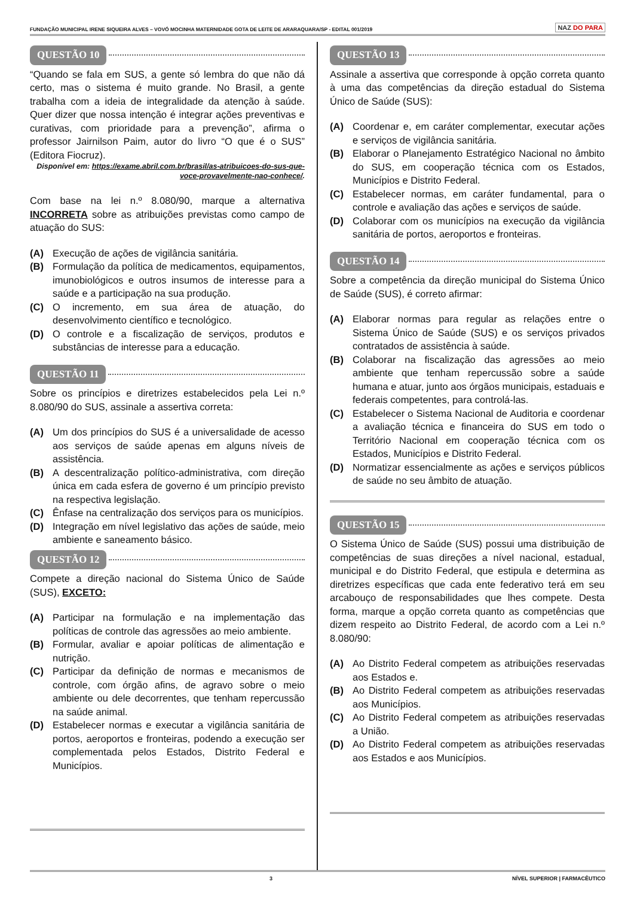FUNDAÇÃO MUNICIPAL IRENE SIQUEIRA ALVES – VOVÓ MOCINHA MATERNIDADE GOTA DE LEITE DE ARARAQUARA/SP - EDITAL 001/2019 NAZ DO PARA
QUESTÃO 10
“Quando se fala em SUS, a gente só lembra do que não dá certo, mas o sistema é muito grande. No Brasil, a gente trabalha com a ideia de integralidade da atenção à saúde. Quer dizer que nossa intenção é integrar ações preventivas e curativas, com prioridade para a prevenção”, afirma o professor Jairnilson Paim, autor do livro “O que é o SUS” (Editora Fiocruz).
Disponível em: https://exame.abril.com.br/brasil/as-atribuicoes-do-sus-que-voce-provavelmente-nao-conhece/.
Com base na lei n.º 8.080/90, marque a alternativa INCORRETA sobre as atribuições previstas como campo de atuação do SUS:
(A) Execução de ações de vigilância sanitária.
(B) Formulação da política de medicamentos, equipamentos, imunobiológicos e outros insumos de interesse para a saúde e a participação na sua produção.
(C) O incremento, em sua área de atuação, do desenvolvimento científico e tecnológico.
(D) O controle e a fiscalização de serviços, produtos e substâncias de interesse para a educação.
QUESTÃO 11
Sobre os princípios e diretrizes estabelecidos pela Lei n.º 8.080/90 do SUS, assinale a assertiva correta:
(A) Um dos princípios do SUS é a universalidade de acesso aos serviços de saúde apenas em alguns níveis de assistência.
(B) A descentralização político-administrativa, com direção única em cada esfera de governo é um princípio previsto na respectiva legislação.
(C) Ênfase na centralização dos serviços para os municípios.
(D) Integração em nível legislativo das ações de saúde, meio ambiente e saneamento básico.
QUESTÃO 12
Compete a direção nacional do Sistema Único de Saúde (SUS), EXCETO:
(A) Participar na formulação e na implementação das políticas de controle das agressões ao meio ambiente.
(B) Formular, avaliar e apoiar políticas de alimentação e nutrição.
(C) Participar da definição de normas e mecanismos de controle, com órgão afins, de agravo sobre o meio ambiente ou dele decorrentes, que tenham repercussão na saúde animal.
(D) Estabelecer normas e executar a vigilância sanitária de portos, aeroportos e fronteiras, podendo a execução ser complementada pelos Estados, Distrito Federal e Municípios.
QUESTÃO 13
Assinale a assertiva que corresponde à opção correta quanto à uma das competências da direção estadual do Sistema Único de Saúde (SUS):
(A) Coordenar e, em caráter complementar, executar ações e serviços de vigilância sanitária.
(B) Elaborar o Planejamento Estratégico Nacional no âmbito do SUS, em cooperação técnica com os Estados, Municípios e Distrito Federal.
(C) Estabelecer normas, em caráter fundamental, para o controle e avaliação das ações e serviços de saúde.
(D) Colaborar com os municípios na execução da vigilância sanitária de portos, aeroportos e fronteiras.
QUESTÃO 14
Sobre a competência da direção municipal do Sistema Único de Saúde (SUS), é correto afirmar:
(A) Elaborar normas para regular as relações entre o Sistema Único de Saúde (SUS) e os serviços privados contratados de assistência à saúde.
(B) Colaborar na fiscalização das agressões ao meio ambiente que tenham repercussão sobre a saúde humana e atuar, junto aos órgãos municipais, estaduais e federais competentes, para controlá-las.
(C) Estabelecer o Sistema Nacional de Auditoria e coordenar a avaliação técnica e financeira do SUS em todo o Território Nacional em cooperação técnica com os Estados, Municípios e Distrito Federal.
(D) Normatizar essencialmente as ações e serviços públicos de saúde no seu âmbito de atuação.
QUESTÃO 15
O Sistema Único de Saúde (SUS) possui uma distribuição de competências de suas direções a nível nacional, estadual, municipal e do Distrito Federal, que estipula e determina as diretrizes específicas que cada ente federativo terá em seu arcabouço de responsabilidades que lhes compete. Desta forma, marque a opção correta quanto as competências que dizem respeito ao Distrito Federal, de acordo com a Lei n.º 8.080/90:
(A) Ao Distrito Federal competem as atribuições reservadas aos Estados e.
(B) Ao Distrito Federal competem as atribuições reservadas aos Municípios.
(C) Ao Distrito Federal competem as atribuições reservadas a União.
(D) Ao Distrito Federal competem as atribuições reservadas aos Estados e aos Municípios.
3 NÍVEL SUPERIOR | FARMACÊUTICO